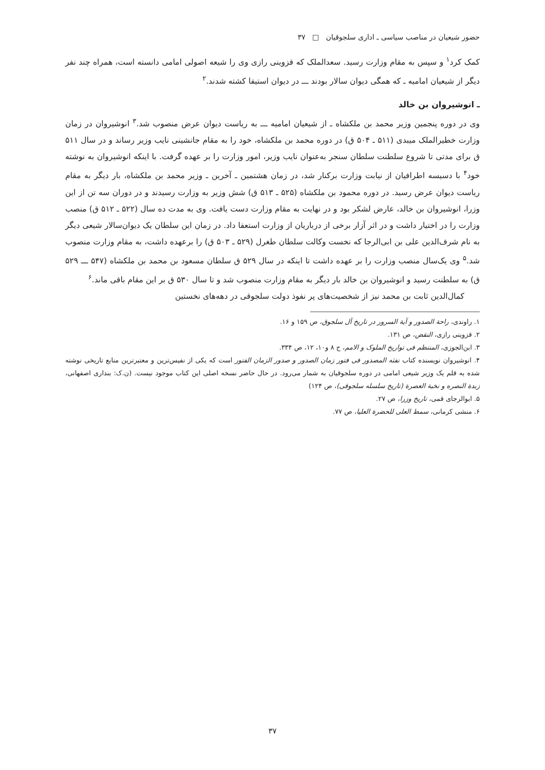حضور شیعیان در مناصب سیاسی ـ اداری سلجوقیان □ ۳۷
کمک کرد<sup>۱</sup> و سپس به مقام وزارت رسید. سعدالملک که قزوینی رازی وی را شیعه اصولی امامی دانسته است، همراه چند نفر دیگر از شیعیان امامیه ـ که همگی دیوان سالار بودند ـــ در دیوان استیفا کشته شدند.<sup>۲</sup>
ـ انوشیروان بن خالد
وی در دوره پنجمین وزیر محمد بن ملکشاه ـ از شیعیان امامیه ـــ به ریاست دیوان عرض منصوب شد.<sup>۳</sup> انوشیروان در زمان وزارت خطیرالملک میبدی (۵۱۱ ـ ۵۰۴ ق) در دوره محمد بن ملکشاه، خود را به مقام جانشینی نایب وزیر رساند و در سال ۵۱۱ ق برای مدتی تا شروع سلطنت سلطان سنجر به‌عنوان نایب وزیر، امور وزارت را بر عهده گرفت. با اینکه انوشیروان به نوشته خود<sup>۴</sup> با دسیسه اطرافیان از نیابت وزارت برکنار شد، در زمان هشتمین ـ آخرین ـ وزیر محمد بن ملکشاه، بار دیگر به مقام ریاست دیوان عرض رسید. در دوره محمود بن ملکشاه (۵۲۵ ـ ۵۱۳ ق) شش وزیر به وزارت رسیدند و در دوران سه تن از این وزرا، انوشیروان بن خالد، عارض لشکر بود و در نهایت به مقام وزارت دست یافت. وی به مدت ده سال (۵۲۲ ـ ۵۱۲ ق) منصب وزارت را در اختیار داشت و در اثر آزار برخی از درباریان از وزارت استعفا داد. در زمان این سلطان یک دیوان‌سالار شیعی دیگر به نام شرف‌الدین علی بن ابی‌الرجا که نخست وکالت سلطان طغرل (۵۲۹ ـ ۵۰۳ ق) را برعهده داشت، به مقام وزارت منصوب شد.<sup>۵</sup> وی یک‌سال منصب وزارت را بر عهده داشت تا اینکه در سال ۵۲۹ ق سلطان مسعود بن محمد بن ملکشاه (۵۴۷ ـــ ۵۲۹ ق) به سلطنت رسید و انوشیروان بن خالد بار دیگر به مقام وزارت منصوب شد و تا سال ۵۳۰ ق بر این مقام باقی ماند.<sup>۶</sup>
کمال‌الدین ثابت بن محمد نیز از شخصیت‌های پر نفوذ دولت سلجوقی در دهه‌های نخستین
۱. راوندی، راحة الصدور و آیة السرور در تاریخ آل سلجوق، ص ۱۵۹ و ۱۶.
۲. قزوینی رازی، النقض، ص ۱۳۱.
۳. ابن‌الجوزی، المنتظم فی تواریخ الملوک و الامم، ج ۸ و۱۰، ۱۲، ص ۳۳۴.
۴. انوشیروان نویسنده کتاب نفثه المصدور فی فتور زمان الصدور و صدور الزمان الفتور است که یکی از نفیس‌ترین و معتبرترین منابع تاریخی نوشته شده به قلم یک وزیر شیعی امامی در دوره سلجوقیان به شمار می‌رود. در حال حاضر نسخه اصلی این کتاب موجود نیست. (ن.ک: بنداری اصفهانی، زبدة النصره و نخبة العصرة (تاریخ سلسله سلجوقی)، ص ۱۲۴)
۵. ابوالرجای قمی، تاریخ وزرا، ص ۲۷.
۶. منشی کرمانی، سمط العلی للحضرة العلیا، ص ۷۷.
۳۷